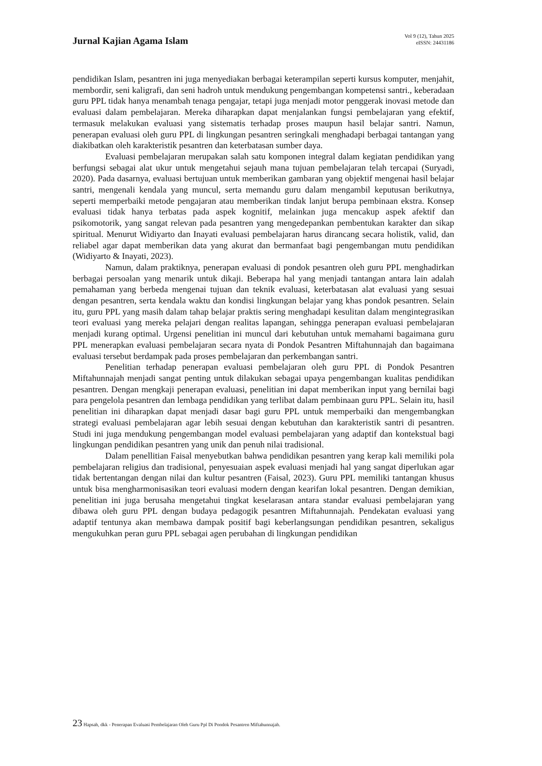Jurnal Kajian Agama Islam
Vol 9 (12), Tahun 2025
eISSN: 24431186
pendidikan Islam, pesantren ini juga menyediakan berbagai keterampilan seperti kursus komputer, menjahit, membordir, seni kaligrafi, dan seni hadroh untuk mendukung pengembangan kompetensi santri., keberadaan guru PPL tidak hanya menambah tenaga pengajar, tetapi juga menjadi motor penggerak inovasi metode dan evaluasi dalam pembelajaran. Mereka diharapkan dapat menjalankan fungsi pembelajaran yang efektif, termasuk melakukan evaluasi yang sistematis terhadap proses maupun hasil belajar santri. Namun, penerapan evaluasi oleh guru PPL di lingkungan pesantren seringkali menghadapi berbagai tantangan yang diakibatkan oleh karakteristik pesantren dan keterbatasan sumber daya.
Evaluasi pembelajaran merupakan salah satu komponen integral dalam kegiatan pendidikan yang berfungsi sebagai alat ukur untuk mengetahui sejauh mana tujuan pembelajaran telah tercapai (Suryadi, 2020). Pada dasarnya, evaluasi bertujuan untuk memberikan gambaran yang objektif mengenai hasil belajar santri, mengenali kendala yang muncul, serta memandu guru dalam mengambil keputusan berikutnya, seperti memperbaiki metode pengajaran atau memberikan tindak lanjut berupa pembinaan ekstra. Konsep evaluasi tidak hanya terbatas pada aspek kognitif, melainkan juga mencakup aspek afektif dan psikomotorik, yang sangat relevan pada pesantren yang mengedepankan pembentukan karakter dan sikap spiritual. Menurut Widiyarto dan Inayati evaluasi pembelajaran harus dirancang secara holistik, valid, dan reliabel agar dapat memberikan data yang akurat dan bermanfaat bagi pengembangan mutu pendidikan (Widiyarto & Inayati, 2023).
Namun, dalam praktiknya, penerapan evaluasi di pondok pesantren oleh guru PPL menghadirkan berbagai persoalan yang menarik untuk dikaji. Beberapa hal yang menjadi tantangan antara lain adalah pemahaman yang berbeda mengenai tujuan dan teknik evaluasi, keterbatasan alat evaluasi yang sesuai dengan pesantren, serta kendala waktu dan kondisi lingkungan belajar yang khas pondok pesantren. Selain itu, guru PPL yang masih dalam tahap belajar praktis sering menghadapi kesulitan dalam mengintegrasikan teori evaluasi yang mereka pelajari dengan realitas lapangan, sehingga penerapan evaluasi pembelajaran menjadi kurang optimal. Urgensi penelitian ini muncul dari kebutuhan untuk memahami bagaimana guru PPL menerapkan evaluasi pembelajaran secara nyata di Pondok Pesantren Miftahunnajah dan bagaimana evaluasi tersebut berdampak pada proses pembelajaran dan perkembangan santri.
Penelitian terhadap penerapan evaluasi pembelajaran oleh guru PPL di Pondok Pesantren Miftahunnajah menjadi sangat penting untuk dilakukan sebagai upaya pengembangan kualitas pendidikan pesantren. Dengan mengkaji penerapan evaluasi, penelitian ini dapat memberikan input yang bernilai bagi para pengelola pesantren dan lembaga pendidikan yang terlibat dalam pembinaan guru PPL. Selain itu, hasil penelitian ini diharapkan dapat menjadi dasar bagi guru PPL untuk memperbaiki dan mengembangkan strategi evaluasi pembelajaran agar lebih sesuai dengan kebutuhan dan karakteristik santri di pesantren. Studi ini juga mendukung pengembangan model evaluasi pembelajaran yang adaptif dan kontekstual bagi lingkungan pendidikan pesantren yang unik dan penuh nilai tradisional.
Dalam penellitian Faisal menyebutkan bahwa pendidikan pesantren yang kerap kali memiliki pola pembelajaran religius dan tradisional, penyesuaian aspek evaluasi menjadi hal yang sangat diperlukan agar tidak bertentangan dengan nilai dan kultur pesantren (Faisal, 2023). Guru PPL memiliki tantangan khusus untuk bisa mengharmonisasikan teori evaluasi modern dengan kearifan lokal pesantren. Dengan demikian, penelitian ini juga berusaha mengetahui tingkat keselarasan antara standar evaluasi pembelajaran yang dibawa oleh guru PPL dengan budaya pedagogik pesantren Miftahunnajah. Pendekatan evaluasi yang adaptif tentunya akan membawa dampak positif bagi keberlangsungan pendidikan pesantren, sekaligus mengukuhkan peran guru PPL sebagai agen perubahan di lingkungan pendidikan
23 Hapsah, dkk - Penerapan Evaluasi Pembelajaran Oleh Guru Ppl Di Pondok Pesantren Miftahunnajah.